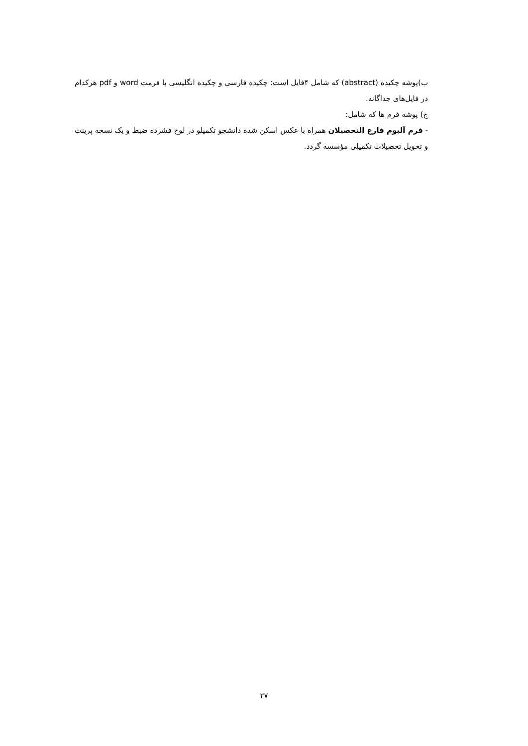ب)پوشه چکیده (abstract) که شامل ۴فایل است: چکیده فارسی و چکیده انگلیسی با فرمت word و pdf هرکدام در فایل‌های جداگانه.
ج) پوشه فرم ها که شامل:
- فرم آلبوم فارغ التحصیلان همراه با عکس اسکن شده دانشجو تکمیلو در لوح فشرده ضبط و یک نسخه پرینت و تحویل تحصیلات تکمیلی مؤسسه گردد.
۲۷